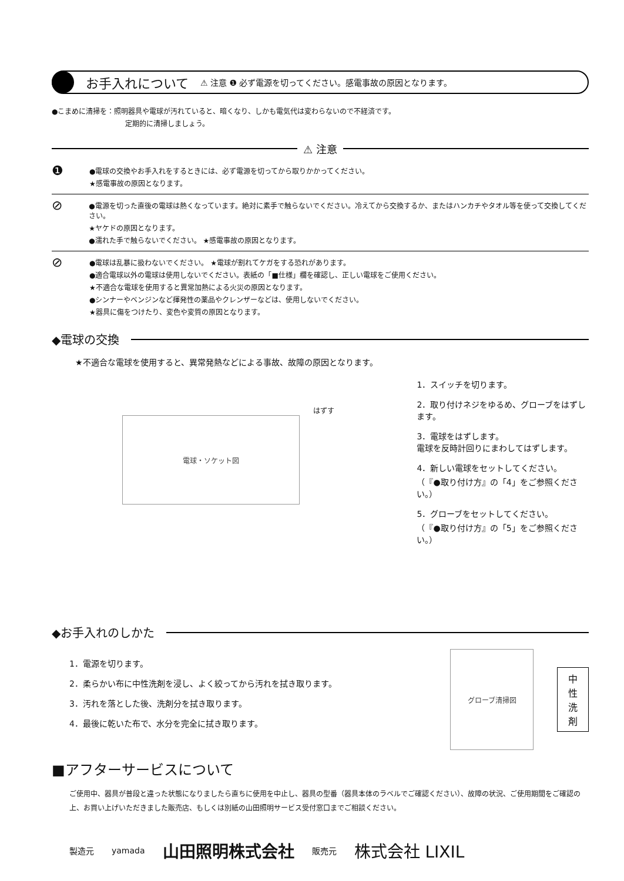お手入れについて ⚠ 注意 ❶ 必ず電源を切ってください。感電事故の原因となります。
●こまめに清掃を：照明器具や電球が汚れていると、暗くなり、しかも電気代は変わらないので不経済です。
定期的に清掃しましょう。
⚠ 注意
❶
●電球の交換やお手入れをするときには、必ず電源を切ってから取りかかってください。
★感電事故の原因となります。
⊘
●電源を切った直後の電球は熱くなっています。絶対に素手で触らないでください。冷えてから交換するか、またはハンカチやタオル等を使って交換してください。
★ヤケドの原因となります。
●濡れた手で触らないでください。 ★感電事故の原因となります。
⊘
●電球は乱暴に扱わないでください。 ★電球が割れてケガをする恐れがあります。
●適合電球以外の電球は使用しないでください。表紙の「■仕様」欄を確認し、正しい電球をご使用ください。
★不適合な電球を使用すると異常加熱による火災の原因となります。
●シンナーやベンジンなど揮発性の薬品やクレンザーなどは、使用しないでください。
★器具に傷をつけたり、変色や変質の原因となります。
◆電球の交換
★不適合な電球を使用すると、異常発熱などによる事故、故障の原因となります。
はずす
電球・ソケット図
1．スイッチを切ります。
2．取り付けネジをゆるめ、グローブをはずします。
3．電球をはずします。
電球を反時計回りにまわしてはずします。
4．新しい電球をセットしてください。
（『●取り付け方』の「4」をご参照ください。）
5．グローブをセットしてください。
（『●取り付け方』の「5」をご参照ください。）
◆お手入れのしかた
1．電源を切ります。
2．柔らかい布に中性洗剤を浸し、よく絞ってから汚れを拭き取ります。
3．汚れを落とした後、洗剤分を拭き取ります。
4．最後に乾いた布で、水分を完全に拭き取ります。
グローブ清掃図
中
性
洗
剤
■アフターサービスについて
ご使用中、器具が普段と違った状態になりましたら直ちに使用を中止し、器具の型番（器具本体のラベルでご確認ください）、故障の状況、ご使用期間をご確認の上、お買い上げいただきました販売店、もしくは別紙の山田照明サービス受付窓口までご相談ください。
製造元 yamada 山田照明株式会社 販売元 株式会社 LIXIL